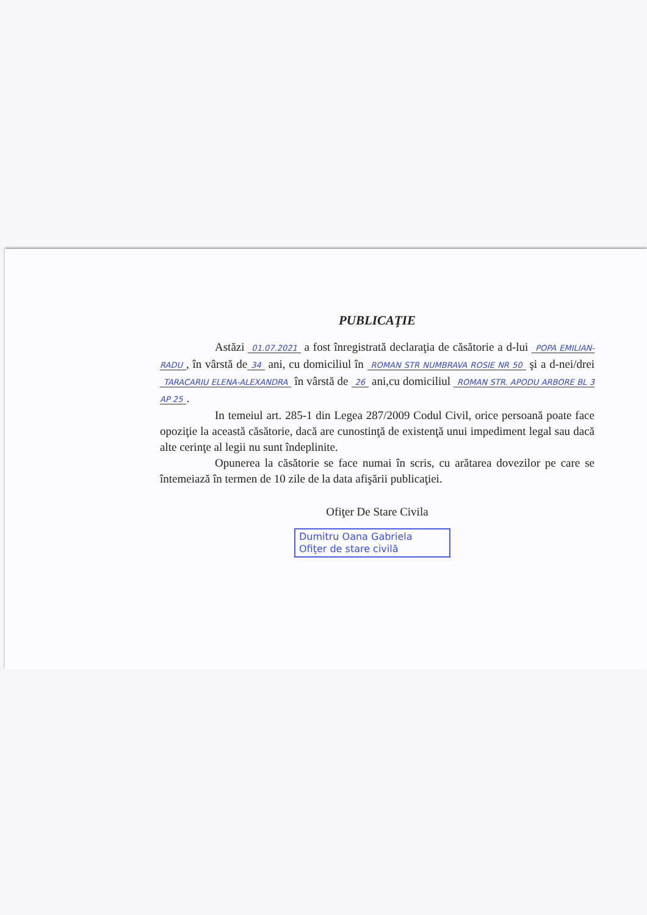PUBLICAŢIE
Astăzi 01.07.2021 a fost înregistrată declaraţia de căsătorie a d-lui POPA EMILIAN-RADU, în vârstă de 34 ani, cu domiciliul în ROMAN STR NUMBRAVA ROSIE NR 50 şi a d-nei/drei TARACARIU ELENA-ALEXANDRA în vârstă de 26 ani,cu domiciliul ROMAN STR. APODU ARBORE BL 3 AP 25.
In temeiul art. 285-1 din Legea 287/2009 Codul Civil, orice persoană poate face opoziţie la această căsătorie, dacă are cunostinţă de existenţă unui impediment legal sau dacă alte cerinţe al legii nu sunt îndeplinite.
Opunerea la căsătorie se face numai în scris, cu arătarea dovezilor pe care se întemeiază în termen de 10 zile de la data afişării publicaţiei.
Ofiţer De Stare Civila
Dumitru Oana Gabriela
Ofiţer de stare civilă